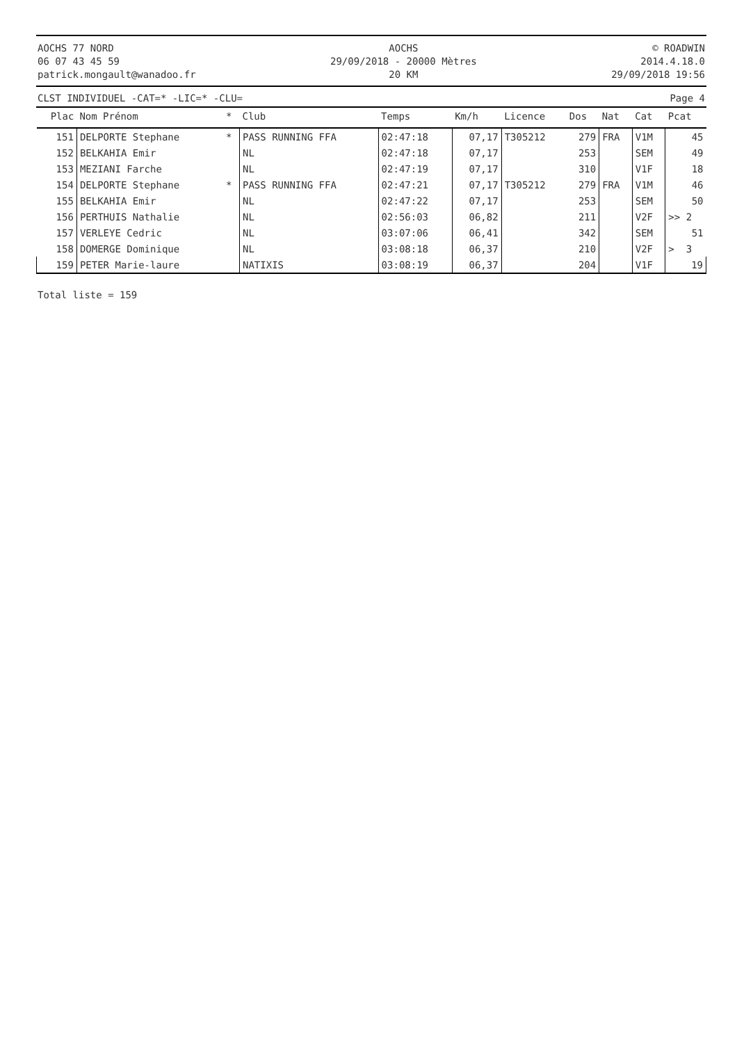AOCHS 77 NORD
06 07 43 45 59
patrick.mongault@wanadoo.fr
AOCHS
29/09/2018 - 20000 Mètres
20 KM
© ROADWIN
2014.4.18.0
29/09/2018 19:56
CLST INDIVIDUEL -CAT=* -LIC=* -CLU= Page 4
| Plac | Nom Prénom | * | Club | Temps | Km/h | Licence | Dos | Nat | Cat | Pcat |
| --- | --- | --- | --- | --- | --- | --- | --- | --- | --- | --- |
| 151 | DELPORTE Stephane | * | PASS RUNNING FFA | 02:47:18 | 07,17 | T305212 | 279 | FRA | V1M | 45 |
| 152 | BELKAHIA Emir | | NL | 02:47:18 | 07,17 | | 253 | | SEM | 49 |
| 153 | MEZIANI Farche | | NL | 02:47:19 | 07,17 | | 310 | | V1F | 18 |
| 154 | DELPORTE Stephane | * | PASS RUNNING FFA | 02:47:21 | 07,17 | T305212 | 279 | FRA | V1M | 46 |
| 155 | BELKAHIA Emir | | NL | 02:47:22 | 07,17 | | 253 | | SEM | 50 |
| 156 | PERTHUIS Nathalie | | NL | 02:56:03 | 06,82 | | 211 | | V2F | >> 2 |
| 157 | VERLEYE Cedric | | NL | 03:07:06 | 06,41 | | 342 | | SEM | 51 |
| 158 | DOMERGE Dominique | | NL | 03:08:18 | 06,37 | | 210 | | V2F | > 3 |
| 159 | PETER Marie-laure | | NATIXIS | 03:08:19 | 06,37 | | 204 | | V1F | 19 |
Total liste = 159